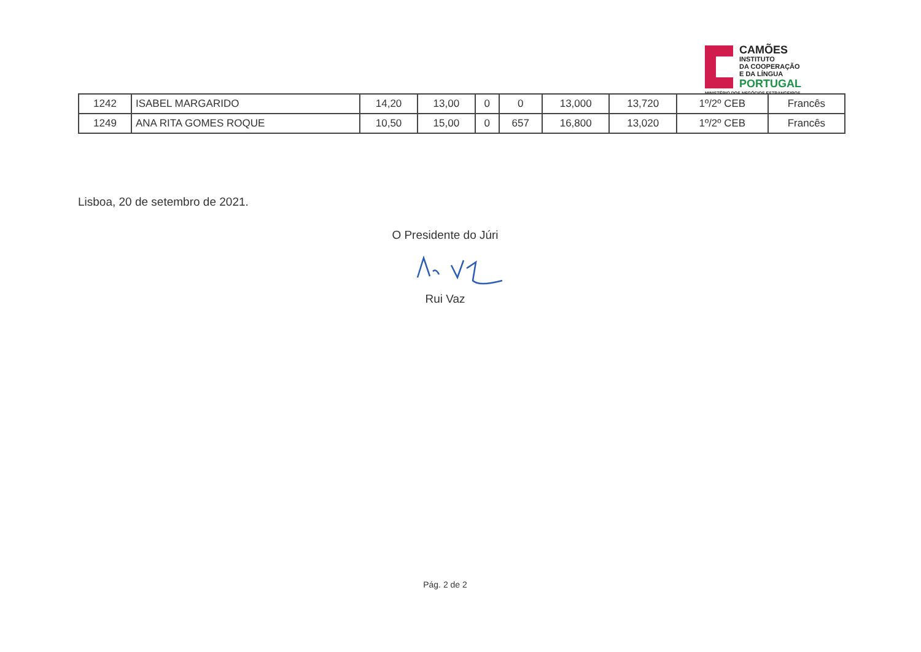CAMÕES
INSTITUTO
DA COOPERAÇÃO
E DA LÍNGUA
PORTUGAL
MINISTÉRIO DOS NEGÓCIOS ESTRANGEIROS
| 1242 | ISABEL MARGARIDO | 14,20 | 13,00 | 0 | 0 | 13,000 | 13,720 | 1º/2º CEB | Francês |
| 1249 | ANA RITA GOMES ROQUE | 10,50 | 15,00 | 0 | 657 | 16,800 | 13,020 | 1º/2º CEB | Francês |
Lisboa, 20 de setembro de 2021.
O Presidente do Júri
Rui Vaz
Pág. 2 de 2